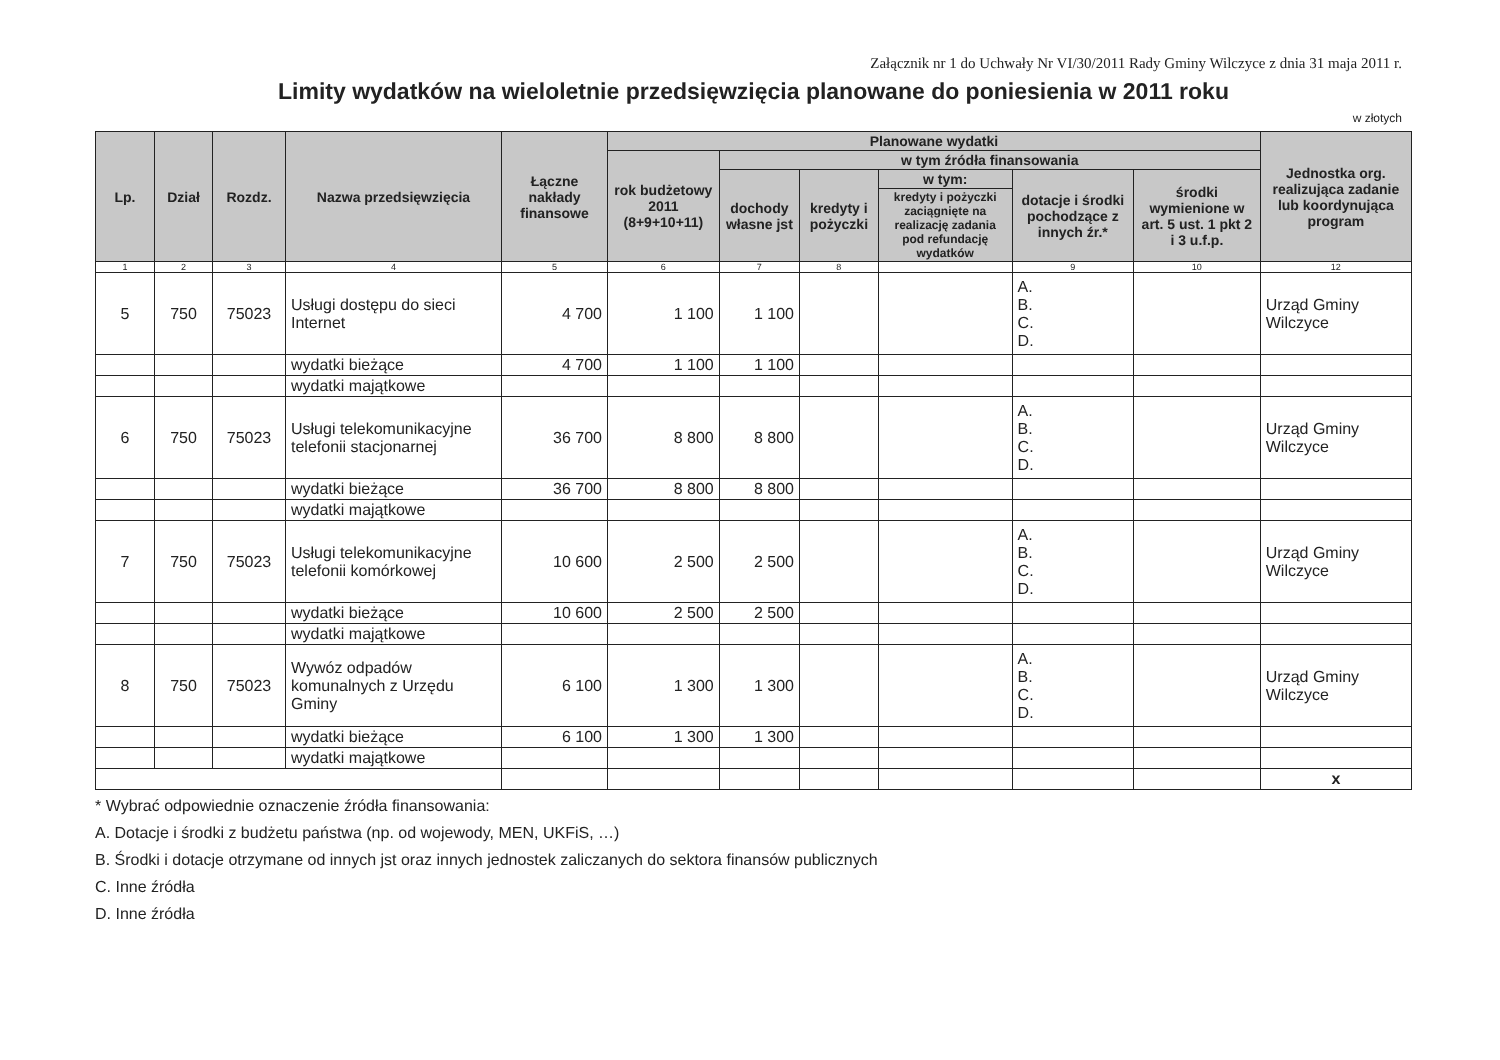Załącznik nr 1 do Uchwały Nr VI/30/2011 Rady Gminy Wilczyce z dnia 31 maja 2011 r.
Limity wydatków na wieloletnie przedsięwzięcia planowane do poniesienia w 2011 roku
w złotych
| Lp. | Dział | Rozdz. | Nazwa przedsięwzięcia | Łączne nakłady finansowe | Planowane wydatki | | | | | | Jednostka org. realizująca zadanie lub koordynująca program |
| --- | --- | --- | --- | --- | --- | --- | --- | --- | --- | --- | --- |
| | | | | | rok budżetowy 2011 (8+9+10+11) | w tym źródła finansowania | | | | | |
| | | | | | | dochody własne jst | kredyty i pożyczki | w tym: | dotacje i środki pochodzące z innych źr.* | środki wymienione w art. 5 ust. 1 pkt 2 i 3 u.f.p. | |
| | | | | | | | | kredyty i pożyczki zaciągnięte na realizację zadania pod refundację wydatków | | | |
| 1 | 2 | 3 | 4 | 5 | 6 | 7 | 8 | | 9 | 10 | 12 |
| 5 | 750 | 75023 | Usługi dostępu do sieci Internet | 4 700 | 1 100 | 1 100 | | | A. B. C. D. | | Urząd Gminy Wilczyce |
| | | | wydatki bieżące | 4 700 | 1 100 | 1 100 | | | | | |
| | | | wydatki majątkowe | | | | | | | | |
| 6 | 750 | 75023 | Usługi telekomunikacyjne telefonii stacjonarnej | 36 700 | 8 800 | 8 800 | | | A. B. C. D. | | Urząd Gminy Wilczyce |
| | | | wydatki bieżące | 36 700 | 8 800 | 8 800 | | | | | |
| | | | wydatki majątkowe | | | | | | | | |
| 7 | 750 | 75023 | Usługi telekomunikacyjne telefonii komórkowej | 10 600 | 2 500 | 2 500 | | | A. B. C. D. | | Urząd Gminy Wilczyce |
| | | | wydatki bieżące | 10 600 | 2 500 | 2 500 | | | | | |
| | | | wydatki majątkowe | | | | | | | | |
| 8 | 750 | 75023 | Wywóz odpadów komunalnych z Urzędu Gminy | 6 100 | 1 300 | 1 300 | | | A. B. C. D. | | Urząd Gminy Wilczyce |
| | | | wydatki bieżące | 6 100 | 1 300 | 1 300 | | | | | |
| | | | wydatki majątkowe | | | | | | | | |
| | | | | | | | | | | | x |
* Wybrać odpowiednie oznaczenie źródła finansowania:
A. Dotacje i środki z budżetu państwa (np. od wojewody, MEN, UKFiS, …)
B. Środki i dotacje otrzymane od innych jst oraz innych jednostek zaliczanych do sektora finansów publicznych
C. Inne źródła
D. Inne źródła